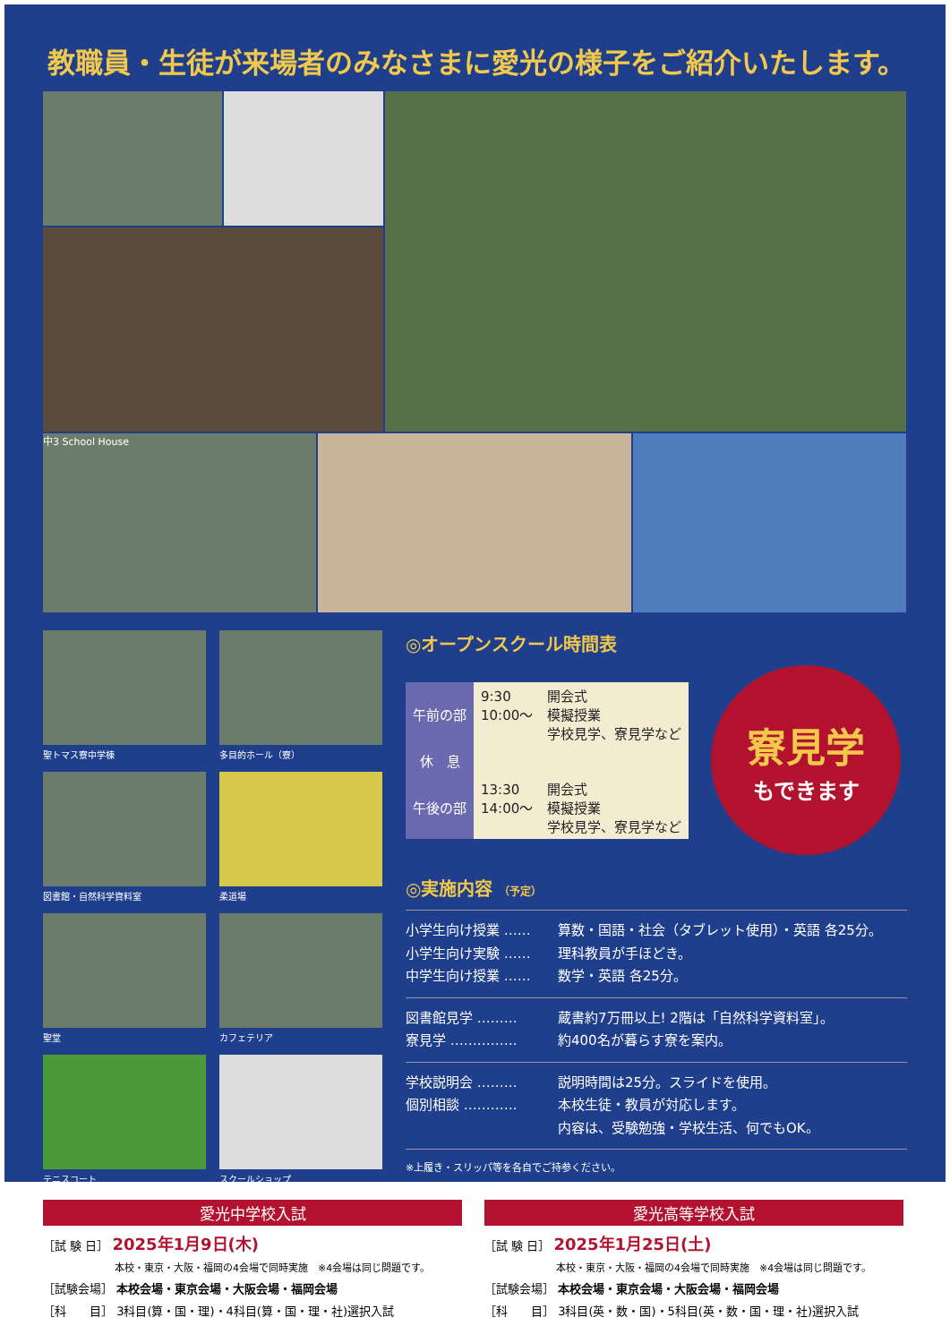教職員・生徒が来場者のみなさまに愛光の様子をご紹介いたします。
中3 School House
聖トマス寮中学棟
多目的ホール（寮）
図書館・自然科学資料室
柔道場
聖堂
カフェテリア
テニスコート
スクールショップ
◎オープンスクール時間表
| 午前の部 | 9:30 10:00〜 | 開会式 模擬授業 学校見学、寮見学など |
| 休 息 | | |
| 午後の部 | 13:30 14:00〜 | 開会式 模擬授業 学校見学、寮見学など |
寮見学
もできます
◎実施内容 （予定）
小学生向け授業 …… 算数・国語・社会（タブレット使用）・英語 各25分。
小学生向け実験 …… 理科教員が手ほどき。
中学生向け授業 …… 数学・英語 各25分。
図書館見学 ……… 蔵書約7万冊以上! 2階は「自然科学資料室」。
寮見学 …………… 約400名が暮らす寮を案内。
学校説明会 ……… 説明時間は25分。スライドを使用。
個別相談 ………… 本校生徒・教員が対応します。
内容は、受験勉強・学校生活、何でもOK。
※上履き・スリッパ等を各自でご持参ください。
愛光中学校入試
［試 験 日］ 2025年1月9日(木)
本校・東京・大阪・福岡の4会場で同時実施　※4会場は同じ問題です。
［試験会場］ 本校会場・東京会場・大阪会場・福岡会場
［科　　目］ 3科目(算・国・理)・4科目(算・国・理・社)選択入試
愛光高等学校入試
［試 験 日］ 2025年1月25日(土)
本校・東京・大阪・福岡の4会場で同時実施　※4会場は同じ問題です。
［試験会場］ 本校会場・東京会場・大阪会場・福岡会場
［科　　目］ 3科目(英・数・国)・5科目(英・数・国・理・社)選択入試